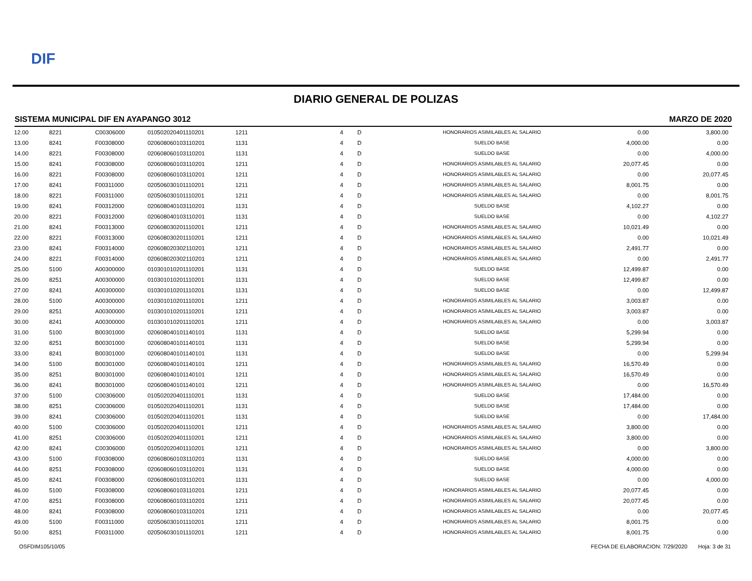DIF
DIARIO GENERAL DE POLIZAS
SISTEMA MUNICIPAL DIF EN AYAPANGO 3012 MARZO DE 2020
| 12.00 | 8221 | C00306000 | 010502020401110201 | 1211 | 4 | D | HONORARIOS ASIMILABLES AL SALARIO | 0.00 | 3,800.00 |
| 13.00 | 8241 | F00308000 | 020608060103110201 | 1131 | 4 | D | SUELDO BASE | 4,000.00 | 0.00 |
| 14.00 | 8221 | F00308000 | 020608060103110201 | 1131 | 4 | D | SUELDO BASE | 0.00 | 4,000.00 |
| 15.00 | 8241 | F00308000 | 020608060103110201 | 1211 | 4 | D | HONORARIOS ASIMILABLES AL SALARIO | 20,077.45 | 0.00 |
| 16.00 | 8221 | F00308000 | 020608060103110201 | 1211 | 4 | D | HONORARIOS ASIMILABLES AL SALARIO | 0.00 | 20,077.45 |
| 17.00 | 8241 | F00311000 | 020506030101110201 | 1211 | 4 | D | HONORARIOS ASIMILABLES AL SALARIO | 8,001.75 | 0.00 |
| 18.00 | 8221 | F00311000 | 020506030101110201 | 1211 | 4 | D | HONORARIOS ASIMILABLES AL SALARIO | 0.00 | 8,001.75 |
| 19.00 | 8241 | F00312000 | 020608040103110201 | 1131 | 4 | D | SUELDO BASE | 4,102.27 | 0.00 |
| 20.00 | 8221 | F00312000 | 020608040103110201 | 1131 | 4 | D | SUELDO BASE | 0.00 | 4,102.27 |
| 21.00 | 8241 | F00313000 | 020608030201110201 | 1211 | 4 | D | HONORARIOS ASIMILABLES AL SALARIO | 10,021.49 | 0.00 |
| 22.00 | 8221 | F00313000 | 020608030201110201 | 1211 | 4 | D | HONORARIOS ASIMILABLES AL SALARIO | 0.00 | 10,021.49 |
| 23.00 | 8241 | F00314000 | 020608020302110201 | 1211 | 4 | D | HONORARIOS ASIMILABLES AL SALARIO | 2,491.77 | 0.00 |
| 24.00 | 8221 | F00314000 | 020608020302110201 | 1211 | 4 | D | HONORARIOS ASIMILABLES AL SALARIO | 0.00 | 2,491.77 |
| 25.00 | 5100 | A00300000 | 010301010201110201 | 1131 | 4 | D | SUELDO BASE | 12,499.87 | 0.00 |
| 26.00 | 8251 | A00300000 | 010301010201110201 | 1131 | 4 | D | SUELDO BASE | 12,499.87 | 0.00 |
| 27.00 | 8241 | A00300000 | 010301010201110201 | 1131 | 4 | D | SUELDO BASE | 0.00 | 12,499.87 |
| 28.00 | 5100 | A00300000 | 010301010201110201 | 1211 | 4 | D | HONORARIOS ASIMILABLES AL SALARIO | 3,003.87 | 0.00 |
| 29.00 | 8251 | A00300000 | 010301010201110201 | 1211 | 4 | D | HONORARIOS ASIMILABLES AL SALARIO | 3,003.87 | 0.00 |
| 30.00 | 8241 | A00300000 | 010301010201110201 | 1211 | 4 | D | HONORARIOS ASIMILABLES AL SALARIO | 0.00 | 3,003.87 |
| 31.00 | 5100 | B00301000 | 020608040101140101 | 1131 | 4 | D | SUELDO BASE | 5,299.94 | 0.00 |
| 32.00 | 8251 | B00301000 | 020608040101140101 | 1131 | 4 | D | SUELDO BASE | 5,299.94 | 0.00 |
| 33.00 | 8241 | B00301000 | 020608040101140101 | 1131 | 4 | D | SUELDO BASE | 0.00 | 5,299.94 |
| 34.00 | 5100 | B00301000 | 020608040101140101 | 1211 | 4 | D | HONORARIOS ASIMILABLES AL SALARIO | 16,570.49 | 0.00 |
| 35.00 | 8251 | B00301000 | 020608040101140101 | 1211 | 4 | D | HONORARIOS ASIMILABLES AL SALARIO | 16,570.49 | 0.00 |
| 36.00 | 8241 | B00301000 | 020608040101140101 | 1211 | 4 | D | HONORARIOS ASIMILABLES AL SALARIO | 0.00 | 16,570.49 |
| 37.00 | 5100 | C00306000 | 010502020401110201 | 1131 | 4 | D | SUELDO BASE | 17,484.00 | 0.00 |
| 38.00 | 8251 | C00306000 | 010502020401110201 | 1131 | 4 | D | SUELDO BASE | 17,484.00 | 0.00 |
| 39.00 | 8241 | C00306000 | 010502020401110201 | 1131 | 4 | D | SUELDO BASE | 0.00 | 17,484.00 |
| 40.00 | 5100 | C00306000 | 010502020401110201 | 1211 | 4 | D | HONORARIOS ASIMILABLES AL SALARIO | 3,800.00 | 0.00 |
| 41.00 | 8251 | C00306000 | 010502020401110201 | 1211 | 4 | D | HONORARIOS ASIMILABLES AL SALARIO | 3,800.00 | 0.00 |
| 42.00 | 8241 | C00306000 | 010502020401110201 | 1211 | 4 | D | HONORARIOS ASIMILABLES AL SALARIO | 0.00 | 3,800.00 |
| 43.00 | 5100 | F00308000 | 020608060103110201 | 1131 | 4 | D | SUELDO BASE | 4,000.00 | 0.00 |
| 44.00 | 8251 | F00308000 | 020608060103110201 | 1131 | 4 | D | SUELDO BASE | 4,000.00 | 0.00 |
| 45.00 | 8241 | F00308000 | 020608060103110201 | 1131 | 4 | D | SUELDO BASE | 0.00 | 4,000.00 |
| 46.00 | 5100 | F00308000 | 020608060103110201 | 1211 | 4 | D | HONORARIOS ASIMILABLES AL SALARIO | 20,077.45 | 0.00 |
| 47.00 | 8251 | F00308000 | 020608060103110201 | 1211 | 4 | D | HONORARIOS ASIMILABLES AL SALARIO | 20,077.45 | 0.00 |
| 48.00 | 8241 | F00308000 | 020608060103110201 | 1211 | 4 | D | HONORARIOS ASIMILABLES AL SALARIO | 0.00 | 20,077.45 |
| 49.00 | 5100 | F00311000 | 020506030101110201 | 1211 | 4 | D | HONORARIOS ASIMILABLES AL SALARIO | 8,001.75 | 0.00 |
| 50.00 | 8251 | F00311000 | 020506030101110201 | 1211 | 4 | D | HONORARIOS ASIMILABLES AL SALARIO | 8,001.75 | 0.00 |
OSFDIM105/10/05 FECHA DE ELABORACION: 7/29/2020 Hoja: 3 de 31